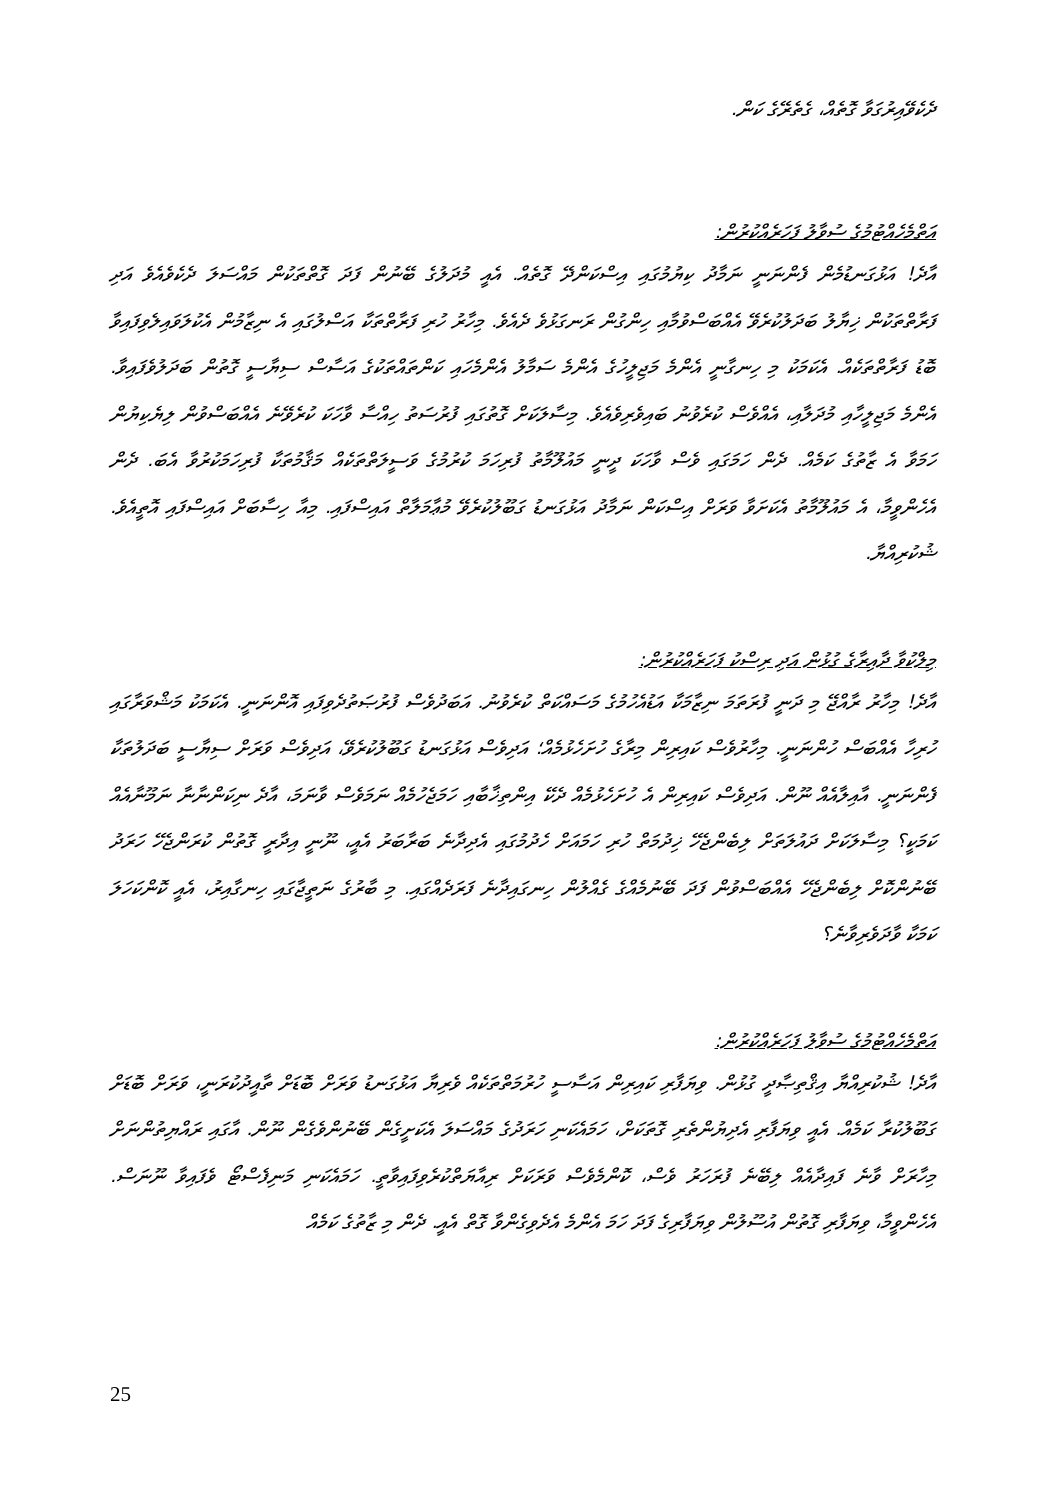ދެކެވޭއިރުގަވާ ގޮތެއް، ގެތެރޭގެ ކަން.
އަތްމެހެއްޓުމުގެ ސުވާލު ފަހަރެއްކުރުން:
އާދެ! އަޅުގަނޑުމެން ފެންނަނީ ނަމާދު ކިޔުމުގައި އިސްކަންދޭ ގޮތެއް. އެއީ މުދަލުގެ ބޭނުން ފަދަ ގޮތްތަކުން މައްސަލަ ދެކެވެއެވެ އަދި ފަރާތްތަކުން ޚިޔާލު ބަދަލުކުރެވޭ އެއްބަސްވުމާއި ހިންގުން ރަނގަޅުވެ ދެއެވެ. މިހާރު ހުރި ފަރާތްތަކާ އަސްލުގައި އެ ނިޒާމުން އެކުލަވައިލެވިފައިވާ ބޮޑު ފަރާތްތަކެއް. އެކަމަކު މި ހިނގާނީ އެންމެ މަޖިލީހުގެ އެންމެ ސަމާލު އެންމެހައި ކަންތައްތަކުގެ އަސާސް ސިޔާސީ ގޮތުން ބަދަލުވެފައިވާ. އެންމެ މަޖިލީހާއި މުދަލާއި، އެއްވެސް ކުރެވުނު ބައިވެރިވެއެވެ. މިސާލަކަށް ގޮތުގައި ފުރުސަތު ހިއްސާ ވާހަކަ ކުރެވޭނެ އެއްބަސްވުން ލިޔެކިޔުން ހަމަވާ އެ ޒާތުގެ ކަމެއް. ދެން ހަމަގައި ވެސް ވާހަކަ ދީނީ މައުލޫމާތު ފުރިހަމަ ކުރުމުގެ ވަސީލަތްތަކެއް މަޤާމުތަކާ ފުރިހަމަކުރުވާ އެބަ. ދެން އެހެންވީމާ، އެ މައުލޫމާތު އެކަށަވާ ވަރަށް އިސްކަން ނަމާދު އަޅުގަނޑު ގަބޫލުކުރެވޭ މުޢާމަލާތް އައިސްފައި. މިއާ ހިސާބަށް އައިސްފައި އޮތީއެވެ. ޝުކުރިއްޔާ.
މިލްކުވާ ދާއިރާގެ ގުޅުން އަދި ރިސްކު ފަހަރެއްކުރުން:
އާދެ! މިހާރު ރާއްޖޭ މި ދަނީ ފުރަތަމަ ނިޒާމަކާ އަޑުއެހުމުގެ މަސައްކަތް ކުރެވުނު. އަބަދުވެސް ފުރުޞަތުދެވިފައި އޮންނަނީ. އެކަމަކު މަޝްވަރާގައި ހުރިހާ އެއްބަސް ހުންނަނީ. މިހާރުވެސް ކައިރިން މިރާގެ ހުށަހެޅުމެއް؛ އަދިވެސް އަޅުގަނޑު ގަބޫލުކުރެވޭ، އަދިވެސް ވަރަށް ސިޔާސީ ބަދަލުތަކާ ފެންނަނީ. އާއިލާއެއް ނޫން. އަދިވެސް ކައިރިން އެ ހުށަހެޅުމެއް ދެކޭ އިންތިޚާބާއި ހަމަޖެހުމެއް ނަމަވެސް ވާނަމަ، އާދެ ނިކަންނާނާ ނަމޫނާއެއް ކަމަކީ؟ މިސާލަކަށް ދައުލަތަށް ލިބެންޖެހޭ ޚިދުމަތް ހުރި ހަމައަށް ހެދުމުގައި އެދިދާނެ ބަރާބަރު އެއީ، ނޫނީ އިދާރީ ގޮތުން ކުރަންޖެހޭ ހަރަދު ބޭނުންކޮށް ލިބެންޖެހޭ އެއްބަސްވުން ފަދަ ބޭނުމެއްގެ ގެއްލުން ހިނގައިދާނެ ފަރަދެއްގައި. މި ބާރުގެ ނަތީޖާގައި ހިނގާއިރު، އެއީ ކޮންކަހަލަ ކަމަކާ ވާދަވެރިވާނެ؟
އަތްމެހެއްޓުމުގެ ސުވާލު ފަހަރެއްކުރުން:
އާދެ! ޝުކުރިއްޔާ އިޤްތިޞާދީ ގުޅުން. ވިޔަފާރި ކައިރިން އަސާސީ ހުރުމަތްތަކެއް ވެރިޔާ އަޅުގަނޑު ވަރަށް ބޮޑަށް ތާއީދުކުރަނީ، ވަރަށް ބޮޑަށް ގަބޫލުކުރާ ކަމެއް. އެއީ ވިޔަފާރި އެދިޔުންތެރި ގޮތަކަށް، ހަމައެކަނި ހަރަދުގެ މައްސަލަ އެކަށީގެން ބޭނުންވެގެން ނޫން. އާގައި ރައްޔިތުންނަށް މިހާރަށް ވާނެ ފައިދާއެއް ލިބޭނެ ފުރަހަރު ވެސް، ކޮންމެވެސް ވަރަކަށް ރިއާޔަތްކުރެވިފައިވާތީ. ހަމައެކަނި މަނިފެސްޓޯ ވެފައިވާ ނޫނަސް. އެހެންވީމާ، ވިޔަފާރި ގޮތުން އުސޫލުން ވިޔަފާރިގެ ފަދަ ހަމަ އެންމެ އެދެވިގެންވާ ގޮތް އެއީ. ދެން މި ޒާތުގެ ކަމެއް
25